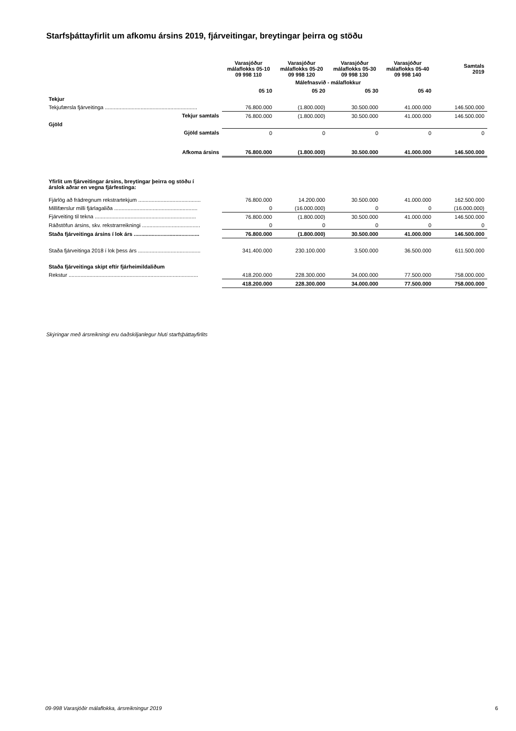Starfsþáttayfirlit um afkomu ársins 2019, fjárveitingar, breytingar þeirra og stöðu
| | Varasjóður málaflokks 05-10 09 998 110 | Varasjóður málaflokks 05-20 09 998 120 | Varasjóður málaflokks 05-30 09 998 130 | Varasjóður málaflokks 05-40 09 998 140 | Samtals 2019 |
| --- | --- | --- | --- | --- | --- |
| | Málefnasvið - málaflokkur | | | | |
| | 05 10 | 05 20 | 05 30 | 05 40 | |
| Tekjur | | | | | |
| Tekjufærsla fjárveitinga .............................................................. | 76.800.000 | (1.800.000) | 30.500.000 | 41.000.000 | 146.500.000 |
| Tekjur samtals | 76.800.000 | (1.800.000) | 30.500.000 | 41.000.000 | 146.500.000 |
| Gjöld | | | | | |
| Gjöld samtals | 0 | 0 | 0 | 0 | 0 |
| Afkoma ársins | 76.800.000 | (1.800.000) | 30.500.000 | 41.000.000 | 146.500.000 |
| Yfirlit um fjárveitingar ársins, breytingar þeirra og stöðu í árslok aðrar en vegna fjárfestinga: | | | | | |
| Fjárlög að frádregnum rekstrartekjum .......................................... | 76.800.000 | 14.200.000 | 30.500.000 | 41.000.000 | 162.500.000 |
| Millifærslur milli fjárlagaliða ........................................................ | 0 | (16.000.000) | 0 | 0 | (16.000.000) |
| Fjárveiting til tekna .................................................................... | 76.800.000 | (1.800.000) | 30.500.000 | 41.000.000 | 146.500.000 |
| Ráðstöfun ársins, skv. rekstrarreikningi ....................................... | 0 | 0 | 0 | 0 | 0 |
| Staða fjárveitinga ársins í lok árs ............................................ | 76.800.000 | (1.800.000) | 30.500.000 | 41.000.000 | 146.500.000 |
| Staða fjárveitinga 2018 í lok þess árs .......................................... | 341.400.000 | 230.100.000 | 3.500.000 | 36.500.000 | 611.500.000 |
| Staða fjárveitinga skipt eftir fjárheimildaliðum | | | | | |
| Rekstur ....................................................................................... | 418.200.000 | 228.300.000 | 34.000.000 | 77.500.000 | 758.000.000 |
| | 418.200.000 | 228.300.000 | 34.000.000 | 77.500.000 | 758.000.000 |
Skýringar með ársreikningi eru óaðskiljanlegur hluti starfsþáttayfirlits
09-998 Varasjóðir málaflokka, ársreikningur 2019 6